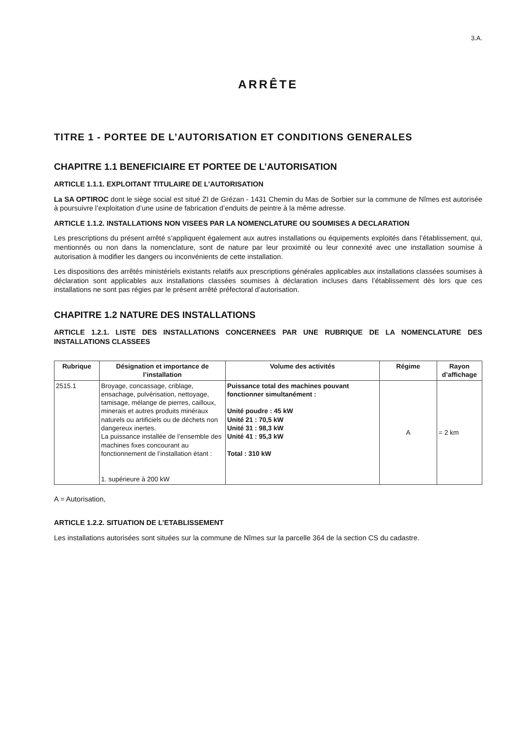3.A.
ARRÊTE
TITRE 1 - PORTEE DE L’AUTORISATION ET CONDITIONS GENERALES
CHAPITRE 1.1 BENEFICIAIRE ET PORTEE DE L’AUTORISATION
ARTICLE 1.1.1. EXPLOITANT TITULAIRE DE L’AUTORISATION
La SA OPTIROC dont le siège social est situé ZI de Grézan - 1431 Chemin du Mas de Sorbier sur la commune de Nîmes est autorisée à poursuivre l’exploitation d’une usine de fabrication d’enduits de peintre à la même adresse.
ARTICLE 1.1.2. INSTALLATIONS NON VISEES PAR LA NOMENCLATURE OU SOUMISES A DECLARATION
Les prescriptions du présent arrêté s’appliquent également aux autres installations ou équipements exploités dans l’établissement, qui, mentionnés ou non dans la nomenclature, sont de nature par leur proximité ou leur connexité avec une installation soumise à autorisation à modifier les dangers ou inconvénients de cette installation.
Les dispositions des arrêtés ministériels existants relatifs aux prescriptions générales applicables aux installations classées soumises à déclaration sont applicables aux installations classées soumises à déclaration incluses dans l’établissement dès lors que ces installations ne sont pas régies par le présent arrêté préfectoral d’autorisation.
CHAPITRE 1.2 NATURE DES INSTALLATIONS
ARTICLE 1.2.1. LISTE DES INSTALLATIONS CONCERNEES PAR UNE RUBRIQUE DE LA NOMENCLATURE DES INSTALLATIONS CLASSEES
| Rubrique | Désignation et importance de l’installation | Volume des activités | Régime | Rayon d’affichage |
| --- | --- | --- | --- | --- |
| 2515.1 | Broyage, concassage, criblage, ensachage, pulvérisation, nettoyage, tamisage, mélange de pierres, cailloux, minerais et autres produits minéraux naturels ou artificiels ou de déchets non dangereux inertes. La puissance installée de l’ensemble des machines fixes concourant au fonctionnement de l’installation étant : 1. supérieure à 200 kW | Puissance total des machines pouvant fonctionner simultanément : Unité poudre : 45 kW Unité 21 : 70,5 kW Unité 31 : 98,3 kW Unité 41 : 95,3 kW Total : 310 kW | A | = 2 km |
A = Autorisation,
ARTICLE 1.2.2. SITUATION DE L’ETABLISSEMENT
Les installations autorisées sont situées sur la commune de Nîmes sur la parcelle 364 de la section CS du cadastre.